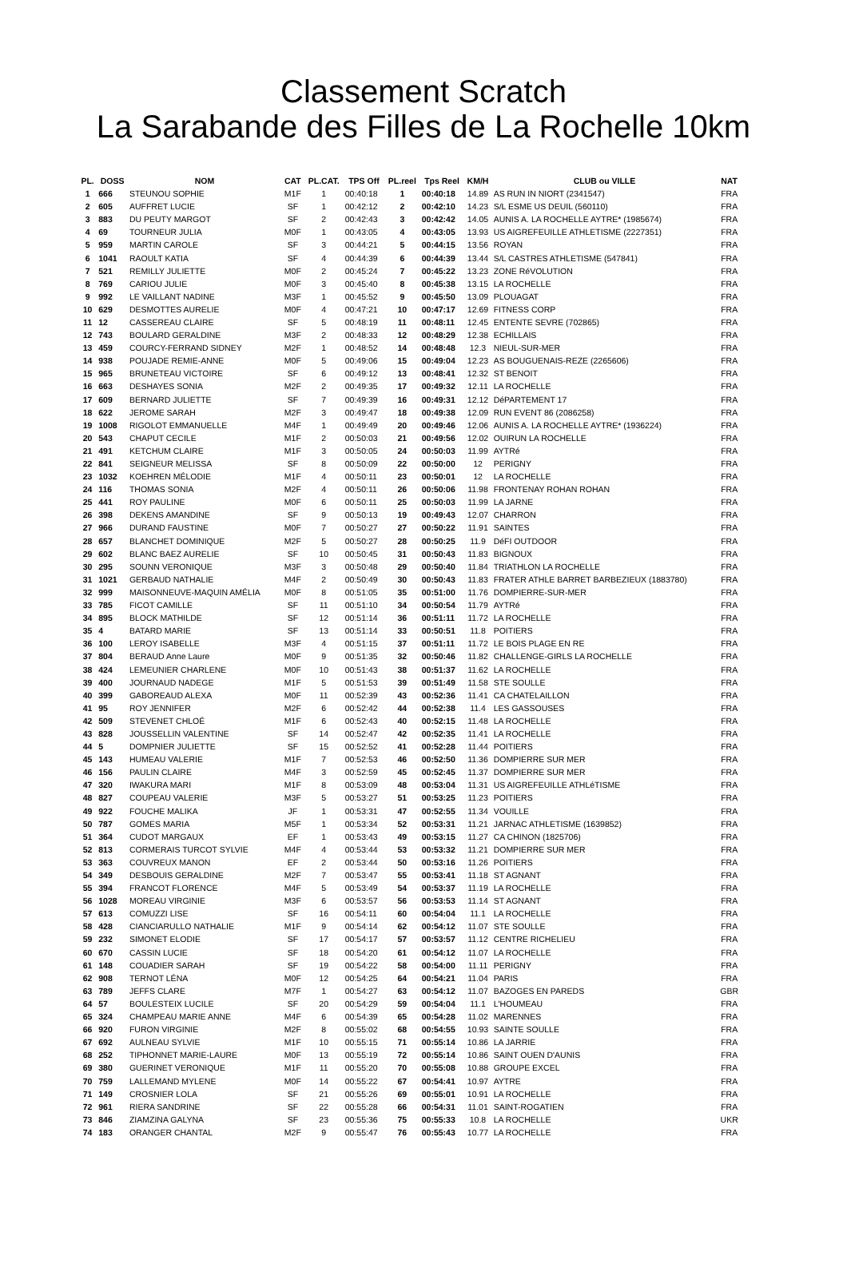Classement Scratch
La Sarabande des Filles de La Rochelle 10km
| PL. | DOSS | NOM | CAT | PL.CAT. | TPS Off | PL.reel | Tps Reel | KM/H | CLUB ou VILLE | NAT |
| --- | --- | --- | --- | --- | --- | --- | --- | --- | --- | --- |
| 1 | 666 | STEUNOU SOPHIE | M1F | 1 | 00:40:18 | 1 | 00:40:18 | 14.89 | AS RUN IN NIORT (2341547) | FRA |
| 2 | 605 | AUFFRET LUCIE | SF | 1 | 00:42:12 | 2 | 00:42:10 | 14.23 | S/L ESME US DEUIL (560110) | FRA |
| 3 | 883 | DU PEUTY MARGOT | SF | 2 | 00:42:43 | 3 | 00:42:42 | 14.05 | AUNIS A. LA ROCHELLE AYTRE* (1985674) | FRA |
| 4 | 69 | TOURNEUR JULIA | M0F | 1 | 00:43:05 | 4 | 00:43:05 | 13.93 | US AIGREFEUILLE ATHLETISME (2227351) | FRA |
| 5 | 959 | MARTIN CAROLE | SF | 3 | 00:44:21 | 5 | 00:44:15 | 13.56 | ROYAN | FRA |
| 6 | 1041 | RAOULT KATIA | SF | 4 | 00:44:39 | 6 | 00:44:39 | 13.44 | S/L CASTRES ATHLETISME (547841) | FRA |
| 7 | 521 | REMILLY JULIETTE | M0F | 2 | 00:45:24 | 7 | 00:45:22 | 13.23 | ZONE RéVOLUTION | FRA |
| 8 | 769 | CARIOU JULIE | M0F | 3 | 00:45:40 | 8 | 00:45:38 | 13.15 | LA ROCHELLE | FRA |
| 9 | 992 | LE VAILLANT NADINE | M3F | 1 | 00:45:52 | 9 | 00:45:50 | 13.09 | PLOUAGAT | FRA |
| 10 | 629 | DESMOTTES AURELIE | M0F | 4 | 00:47:21 | 10 | 00:47:17 | 12.69 | FITNESS CORP | FRA |
| 11 | 12 | CASSEREAU CLAIRE | SF | 5 | 00:48:19 | 11 | 00:48:11 | 12.45 | ENTENTE SEVRE (702865) | FRA |
| 12 | 743 | BOULARD GERALDINE | M3F | 2 | 00:48:33 | 12 | 00:48:29 | 12.38 | ECHILLAIS | FRA |
| 13 | 459 | COURCY-FERRAND SIDNEY | M2F | 1 | 00:48:52 | 14 | 00:48:48 | 12.3 | NIEUL-SUR-MER | FRA |
| 14 | 938 | POUJADE REMIE-ANNE | M0F | 5 | 00:49:06 | 15 | 00:49:04 | 12.23 | AS BOUGUENAIS-REZE (2265606) | FRA |
| 15 | 965 | BRUNETEAU VICTOIRE | SF | 6 | 00:49:12 | 13 | 00:48:41 | 12.32 | ST BENOIT | FRA |
| 16 | 663 | DESHAYES SONIA | M2F | 2 | 00:49:35 | 17 | 00:49:32 | 12.11 | LA ROCHELLE | FRA |
| 17 | 609 | BERNARD JULIETTE | SF | 7 | 00:49:39 | 16 | 00:49:31 | 12.12 | DéPARTEMENT 17 | FRA |
| 18 | 622 | JEROME SARAH | M2F | 3 | 00:49:47 | 18 | 00:49:38 | 12.09 | RUN EVENT 86 (2086258) | FRA |
| 19 | 1008 | RIGOLOT EMMANUELLE | M4F | 1 | 00:49:49 | 20 | 00:49:46 | 12.06 | AUNIS A. LA ROCHELLE AYTRE* (1936224) | FRA |
| 20 | 543 | CHAPUT CECILE | M1F | 2 | 00:50:03 | 21 | 00:49:56 | 12.02 | OUIRUN LA ROCHELLE | FRA |
| 21 | 491 | KETCHUM CLAIRE | M1F | 3 | 00:50:05 | 24 | 00:50:03 | 11.99 | AYTRé | FRA |
| 22 | 841 | SEIGNEUR MELISSA | SF | 8 | 00:50:09 | 22 | 00:50:00 | 12 | PERIGNY | FRA |
| 23 | 1032 | KOEHREN MÉLODIE | M1F | 4 | 00:50:11 | 23 | 00:50:01 | 12 | LA ROCHELLE | FRA |
| 24 | 116 | THOMAS SONIA | M2F | 4 | 00:50:11 | 26 | 00:50:06 | 11.98 | FRONTENAY ROHAN ROHAN | FRA |
| 25 | 441 | ROY PAULINE | M0F | 6 | 00:50:11 | 25 | 00:50:03 | 11.99 | LA JARNE | FRA |
| 26 | 398 | DEKENS AMANDINE | SF | 9 | 00:50:13 | 19 | 00:49:43 | 12.07 | CHARRON | FRA |
| 27 | 966 | DURAND FAUSTINE | M0F | 7 | 00:50:27 | 27 | 00:50:22 | 11.91 | SAINTES | FRA |
| 28 | 657 | BLANCHET DOMINIQUE | M2F | 5 | 00:50:27 | 28 | 00:50:25 | 11.9 | DéFI OUTDOOR | FRA |
| 29 | 602 | BLANC BAEZ AURELIE | SF | 10 | 00:50:45 | 31 | 00:50:43 | 11.83 | BIGNOUX | FRA |
| 30 | 295 | SOUNN VERONIQUE | M3F | 3 | 00:50:48 | 29 | 00:50:40 | 11.84 | TRIATHLON LA ROCHELLE | FRA |
| 31 | 1021 | GERBAUD NATHALIE | M4F | 2 | 00:50:49 | 30 | 00:50:43 | 11.83 | FRATER ATHLE BARRET BARBEZIEUX (1883780) | FRA |
| 32 | 999 | MAISONNEUVE-MAQUIN AMÉLIA | M0F | 8 | 00:51:05 | 35 | 00:51:00 | 11.76 | DOMPIERRE-SUR-MER | FRA |
| 33 | 785 | FICOT CAMILLE | SF | 11 | 00:51:10 | 34 | 00:50:54 | 11.79 | AYTRé | FRA |
| 34 | 895 | BLOCK MATHILDE | SF | 12 | 00:51:14 | 36 | 00:51:11 | 11.72 | LA ROCHELLE | FRA |
| 35 | 4 | BATARD MARIE | SF | 13 | 00:51:14 | 33 | 00:50:51 | 11.8 | POITIERS | FRA |
| 36 | 100 | LEROY ISABELLE | M3F | 4 | 00:51:15 | 37 | 00:51:11 | 11.72 | LE BOIS PLAGE EN RE | FRA |
| 37 | 804 | BERAUD Anne Laure | M0F | 9 | 00:51:35 | 32 | 00:50:46 | 11.82 | CHALLENGE-GIRLS LA ROCHELLE | FRA |
| 38 | 424 | LEMEUNIER CHARLENE | M0F | 10 | 00:51:43 | 38 | 00:51:37 | 11.62 | LA ROCHELLE | FRA |
| 39 | 400 | JOURNAUD NADEGE | M1F | 5 | 00:51:53 | 39 | 00:51:49 | 11.58 | STE SOULLE | FRA |
| 40 | 399 | GABOREAUD ALEXA | M0F | 11 | 00:52:39 | 43 | 00:52:36 | 11.41 | CA CHATELAILLON | FRA |
| 41 | 95 | ROY JENNIFER | M2F | 6 | 00:52:42 | 44 | 00:52:38 | 11.4 | LES GASSOUSES | FRA |
| 42 | 509 | STEVENET CHLOÉ | M1F | 6 | 00:52:43 | 40 | 00:52:15 | 11.48 | LA ROCHELLE | FRA |
| 43 | 828 | JOUSSELLIN VALENTINE | SF | 14 | 00:52:47 | 42 | 00:52:35 | 11.41 | LA ROCHELLE | FRA |
| 44 | 5 | DOMPNIER JULIETTE | SF | 15 | 00:52:52 | 41 | 00:52:28 | 11.44 | POITIERS | FRA |
| 45 | 143 | HUMEAU VALERIE | M1F | 7 | 00:52:53 | 46 | 00:52:50 | 11.36 | DOMPIERRE SUR MER | FRA |
| 46 | 156 | PAULIN CLAIRE | M4F | 3 | 00:52:59 | 45 | 00:52:45 | 11.37 | DOMPIERRE SUR MER | FRA |
| 47 | 320 | IWAKURA MARI | M1F | 8 | 00:53:09 | 48 | 00:53:04 | 11.31 | US AIGREFEUILLE ATHLéTISME | FRA |
| 48 | 827 | COUPEAU VALERIE | M3F | 5 | 00:53:27 | 51 | 00:53:25 | 11.23 | POITIERS | FRA |
| 49 | 922 | FOUCHE MALIKA | JF | 1 | 00:53:31 | 47 | 00:52:55 | 11.34 | VOUILLE | FRA |
| 50 | 787 | GOMES MARIA | M5F | 1 | 00:53:34 | 52 | 00:53:31 | 11.21 | JARNAC ATHLETISME (1639852) | FRA |
| 51 | 364 | CUDOT MARGAUX | EF | 1 | 00:53:43 | 49 | 00:53:15 | 11.27 | CA CHINON (1825706) | FRA |
| 52 | 813 | CORMERAIS TURCOT SYLVIE | M4F | 4 | 00:53:44 | 53 | 00:53:32 | 11.21 | DOMPIERRE SUR MER | FRA |
| 53 | 363 | COUVREUX MANON | EF | 2 | 00:53:44 | 50 | 00:53:16 | 11.26 | POITIERS | FRA |
| 54 | 349 | DESBOUIS GERALDINE | M2F | 7 | 00:53:47 | 55 | 00:53:41 | 11.18 | ST AGNANT | FRA |
| 55 | 394 | FRANCOT FLORENCE | M4F | 5 | 00:53:49 | 54 | 00:53:37 | 11.19 | LA ROCHELLE | FRA |
| 56 | 1028 | MOREAU VIRGINIE | M3F | 6 | 00:53:57 | 56 | 00:53:53 | 11.14 | ST AGNANT | FRA |
| 57 | 613 | COMUZZI LISE | SF | 16 | 00:54:11 | 60 | 00:54:04 | 11.1 | LA ROCHELLE | FRA |
| 58 | 428 | CIANCIARULLO NATHALIE | M1F | 9 | 00:54:14 | 62 | 00:54:12 | 11.07 | STE SOULLE | FRA |
| 59 | 232 | SIMONET ELODIE | SF | 17 | 00:54:17 | 57 | 00:53:57 | 11.12 | CENTRE RICHELIEU | FRA |
| 60 | 670 | CASSIN LUCIE | SF | 18 | 00:54:20 | 61 | 00:54:12 | 11.07 | LA ROCHELLE | FRA |
| 61 | 148 | COUADIER SARAH | SF | 19 | 00:54:22 | 58 | 00:54:00 | 11.11 | PERIGNY | FRA |
| 62 | 908 | TERNOT LÉNA | M0F | 12 | 00:54:25 | 64 | 00:54:21 | 11.04 | PARIS | FRA |
| 63 | 789 | JEFFS CLARE | M7F | 1 | 00:54:27 | 63 | 00:54:12 | 11.07 | BAZOGES EN PAREDS | GBR |
| 64 | 57 | BOULESTEIX LUCILE | SF | 20 | 00:54:29 | 59 | 00:54:04 | 11.1 | L'HOUMEAU | FRA |
| 65 | 324 | CHAMPEAU MARIE ANNE | M4F | 6 | 00:54:39 | 65 | 00:54:28 | 11.02 | MARENNES | FRA |
| 66 | 920 | FURON VIRGINIE | M2F | 8 | 00:55:02 | 68 | 00:54:55 | 10.93 | SAINTE SOULLE | FRA |
| 67 | 692 | AULNEAU SYLVIE | M1F | 10 | 00:55:15 | 71 | 00:55:14 | 10.86 | LA JARRIE | FRA |
| 68 | 252 | TIPHONNET MARIE-LAURE | M0F | 13 | 00:55:19 | 72 | 00:55:14 | 10.86 | SAINT OUEN D'AUNIS | FRA |
| 69 | 380 | GUERINET VERONIQUE | M1F | 11 | 00:55:20 | 70 | 00:55:08 | 10.88 | GROUPE EXCEL | FRA |
| 70 | 759 | LALLEMAND MYLENE | M0F | 14 | 00:55:22 | 67 | 00:54:41 | 10.97 | AYTRE | FRA |
| 71 | 149 | CROSNIER LOLA | SF | 21 | 00:55:26 | 69 | 00:55:01 | 10.91 | LA ROCHELLE | FRA |
| 72 | 961 | RIERA SANDRINE | SF | 22 | 00:55:28 | 66 | 00:54:31 | 11.01 | SAINT-ROGATIEN | FRA |
| 73 | 846 | ZIAMZINA GALYNA | SF | 23 | 00:55:36 | 75 | 00:55:33 | 10.8 | LA ROCHELLE | UKR |
| 74 | 183 | ORANGER CHANTAL | M2F | 9 | 00:55:47 | 76 | 00:55:43 | 10.77 | LA ROCHELLE | FRA |